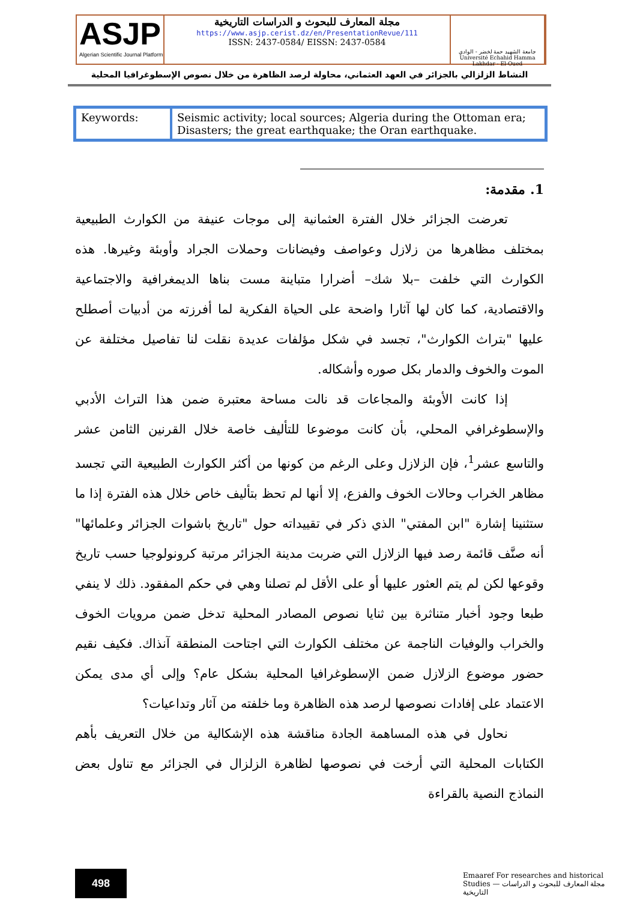ASJP
Algerian Scientific Journal Platform
مجلة المعارف للبحوث و الدراسات التاريخية
https://www.asjp.cerist.dz/en/PresentationRevue/111
ISSN: 2437-0584/ EISSN: 2437-0584
جامعة الشهيد حمة لخضر - الوادي
Université Echahid Hamma Lakhdar - El-Oued
النشاط الزلزالي بالجزائر في العهد العثماني، محاولة لرصد الظاهرة من خلال نصوص الإسطوغرافيا المحلية
| Keywords: | Seismic activity; local sources; Algeria during the Ottoman era; Disasters; the great earthquake; the Oran earthquake. |
1. مقدمة:
تعرضت الجزائر خلال الفترة العثمانية إلى موجات عنيفة من الكوارث الطبيعية بمختلف مظاهرها من زلازل وعواصف وفيضانات وحملات الجراد وأوبئة وغيرها. هذه الكوارث التي خلفت –بلا شك– أضرارا متباينة مست بناها الديمغرافية والاجتماعية والاقتصادية، كما كان لها آثارا واضحة على الحياة الفكرية لما أفرزته من أدبيات أصطلح عليها "بتراث الكوارث"، تجسد في شكل مؤلفات عديدة نقلت لنا تفاصيل مختلفة عن الموت والخوف والدمار بكل صوره وأشكاله.
إذا كانت الأوبئة والمجاعات قد نالت مساحة معتبرة ضمن هذا التراث الأدبي والإسطوغرافي المحلي، بأن كانت موضوعا للتأليف خاصة خلال القرنين الثامن عشر والتاسع عشر<sup>1</sup>، فإن الزلازل وعلى الرغم من كونها من أكثر الكوارث الطبيعية التي تجسد مظاهر الخراب وحالات الخوف والفزع، إلا أنها لم تحظ بتأليف خاص خلال هذه الفترة إذا ما ستثنينا إشارة "ابن المفتي" الذي ذكر في تقييداته حول "تاريخ باشوات الجزائر وعلمائها" أنه صنَّف قائمة رصد فيها الزلازل التي ضربت مدينة الجزائر مرتبة كرونولوجيا حسب تاريخ وقوعها لكن لم يتم العثور عليها أو على الأقل لم تصلنا وهي في حكم المفقود. ذلك لا ينفي طبعا وجود أخبار متناثرة بين ثنايا نصوص المصادر المحلية تدخل ضمن مرويات الخوف والخراب والوفيات الناجمة عن مختلف الكوارث التي اجتاحت المنطقة آنذاك. فكيف نقيم حضور موضوع الزلازل ضمن الإسطوغرافيا المحلية بشكل عام؟ وإلى أي مدى يمكن الاعتماد على إفادات نصوصها لرصد هذه الظاهرة وما خلفته من آثار وتداعيات؟
نحاول في هذه المساهمة الجادة مناقشة هذه الإشكالية من خلال التعريف بأهم الكتابات المحلية التي أرخت في نصوصها لظاهرة الزلزال في الجزائر مع تناول بعض النماذج النصية بالقراءة
498
Emaaref For researches and historical Studies — مجلة المعارف للبحوث و الدراسات التاريخية